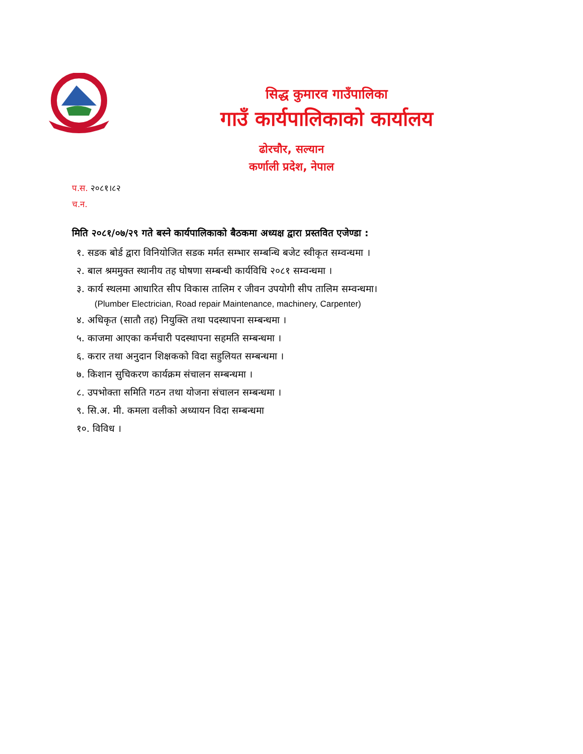सिद्ध कुमारव गाउँपालिका
गाउँ कार्यपालिकाको कार्यालय
ढोरचौर, सल्यान
कर्णाली प्रदेश, नेपाल
प.स. २०८१।८२
च.न.
मिति २०८१/०७/२९ गते बस्ने कार्यपालिकाको बैठकमा अध्यक्ष द्वारा प्रस्तवित एजेण्डा :
१. सडक बोर्ड द्वारा विनियोजित सडक मर्मत सम्भार सम्बन्धि बजेट स्वीकृत सम्वन्धमा ।
२. बाल श्रममुक्त स्थानीय तह घोषणा सम्बन्धी कार्यविधि २०८१ सम्वन्धमा ।
३. कार्य स्थलमा आधारित सीप विकास तालिम र जीवन उपयोगी सीप तालिम सम्वन्धमा।
(Plumber Electrician, Road repair Maintenance, machinery, Carpenter)
४. अधिकृत (सातौ तह) नियुक्ति तथा पदस्थापना सम्बन्धमा ।
५. काजमा आएका कर्मचारी पदस्थापना सहमति सम्बन्धमा ।
६. करार तथा अनुदान शिक्षकको विदा सहुलियत सम्बन्धमा ।
७. किशान सुचिकरण कार्यक्रम संचालन सम्बन्धमा ।
८. उपभोक्ता समिति गठन तथा योजना संचालन सम्बन्धमा ।
९. सि.अ. मी. कमला वलीको अध्यायन विदा सम्बन्धमा
१०. विविध ।